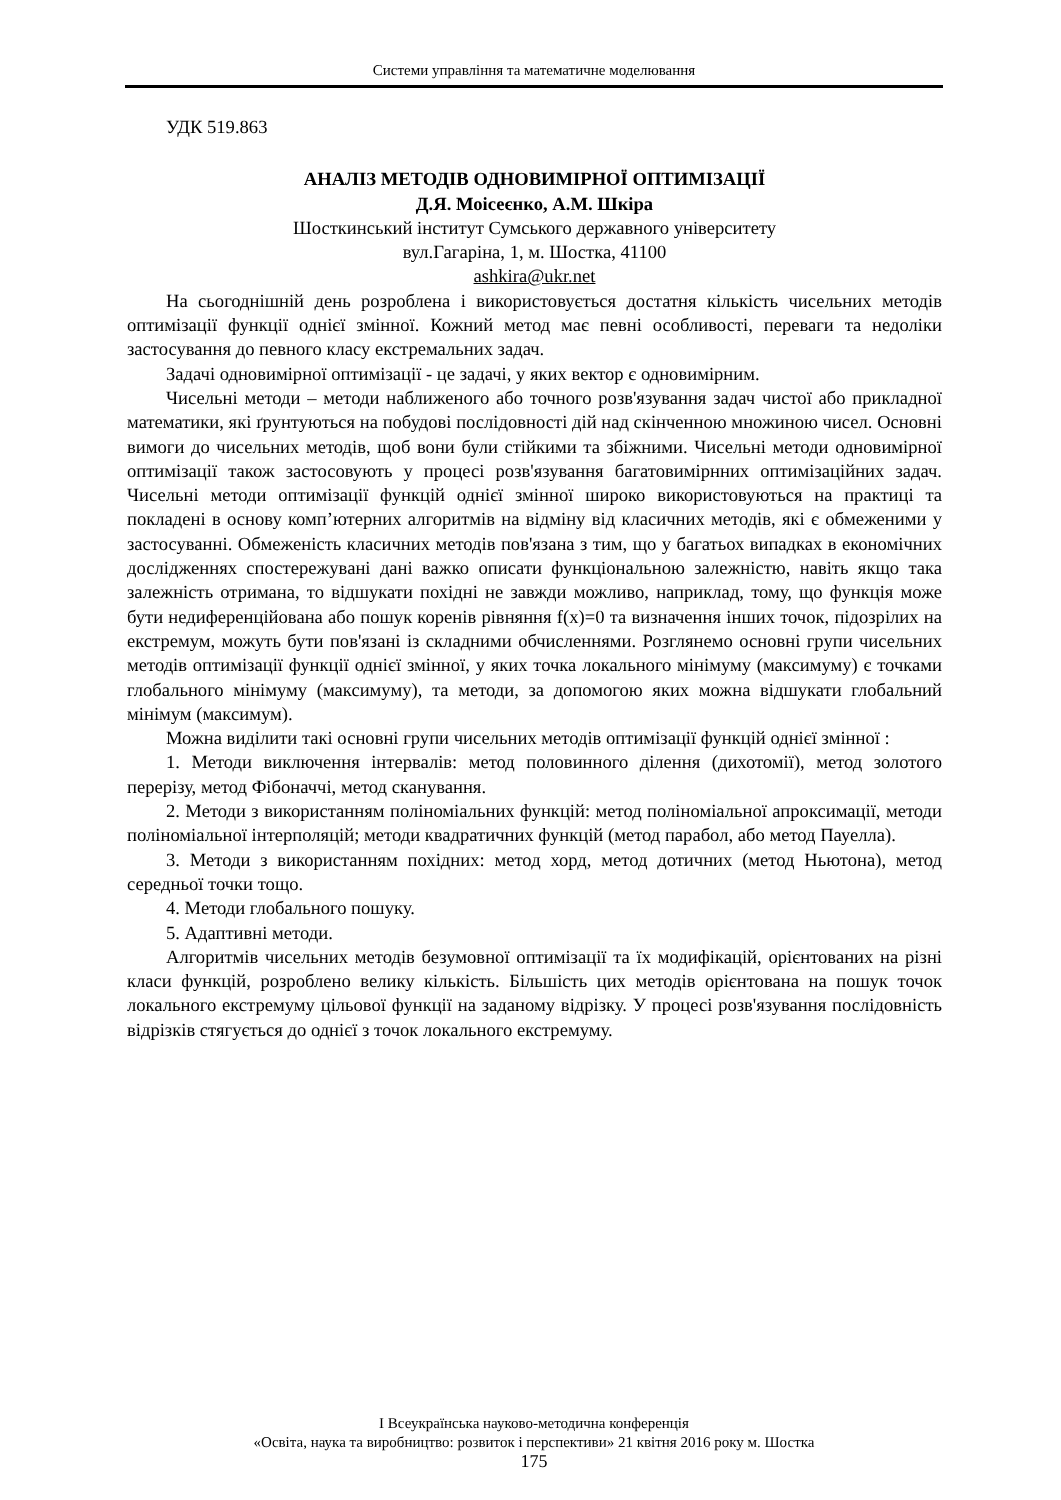Системи управління та математичне моделювання
УДК 519.863
АНАЛІЗ МЕТОДІВ ОДНОВИМІРНОЇ ОПТИМІЗАЦІЇ
Д.Я. Моісеєнко, А.М. Шкіра
Шосткинський інститут Сумського державного університету
вул.Гагаріна, 1, м. Шостка, 41100
ashkira@ukr.net
На сьогоднішній день розроблена і використовується достатня кількість чисельних методів оптимізації функції однієї змінної. Кожний метод має певні особливості, переваги та недоліки застосування до певного класу екстремальних задач.
Задачі одновимірної оптимізації - це задачі, у яких вектор є одновимірним.
Чисельні методи – методи наближеного або точного розв'язування задач чистої або прикладної математики, які ґрунтуються на побудові послідовності дій над скінченною множиною чисел. Основні вимоги до чисельних методів, щоб вони були стійкими та збіжними. Чисельні методи одновимірної оптимізації також застосовують у процесі розв'язування багатовимірнних оптимізаційних задач. Чисельні методи оптимізації функцій однієї змінної широко використовуються на практиці та покладені в основу комп’ютерних алгоритмів на відміну від класичних методів, які є обмеженими у застосуванні. Обмеженість класичних методів пов'язана з тим, що у багатьох випадках в економічних дослідженнях спостережувані дані важко описати функціональною залежністю, навіть якщо така залежність отримана, то відшукати похідні не завжди можливо, наприклад, тому, що функція може бути недиференційована або пошук коренів рівняння f(x)=0 та визначення інших точок, підозрілих на екстремум, можуть бути пов'язані із складними обчисленнями. Розглянемо основні групи чисельних методів оптимізації функції однієї змінної, у яких точка локального мінімуму (максимуму) є точками глобального мінімуму (максимуму), та методи, за допомогою яких можна відшукати глобальний мінімум (максимум).
Можна виділити такі основні групи чисельних методів оптимізації функцій однієї змінної :
1. Методи виключення інтервалів: метод половинного ділення (дихотомії), метод золотого перерізу, метод Фібоначчі, метод сканування.
2. Методи з використанням поліноміальних функцій: метод поліноміальної апроксимації, методи поліноміальної інтерполяцій; методи квадратичних функцій (метод парабол, або метод Пауелла).
3. Методи з використанням похідних: метод хорд, метод дотичних (метод Ньютона), метод середньої точки тощо.
4. Методи глобального пошуку.
5. Адаптивні методи.
Алгоритмів чисельних методів безумовної оптимізації та їх модифікацій, орієнтованих на різні класи функцій, розроблено велику кількість. Більшість цих методів орієнтована на пошук точок локального екстремуму цільової функції на заданому відрізку. У процесі розв'язування послідовність відрізків стягується до однієї з точок локального екстремуму.
І Всеукраїнська науково-методична конференція
«Освіта, наука та виробництво: розвиток і перспективи» 21 квітня 2016 року м. Шостка
175